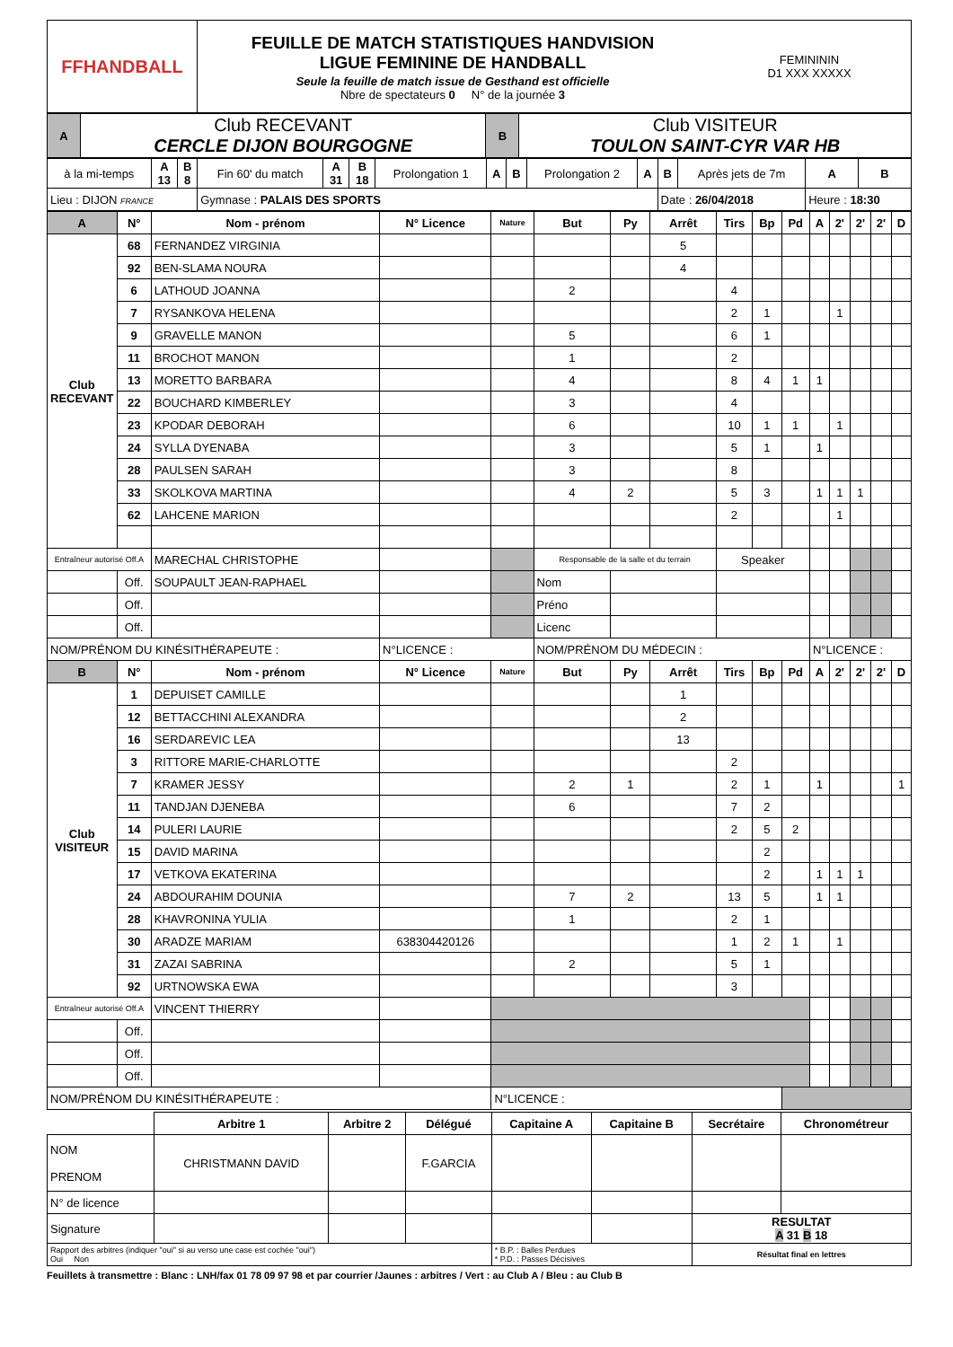| FFHANDBALL | FEUILLE DE MATCH STATISTIQUES HANDVISION LIGUE FEMININE DE HANDBALL Seule la feuille de match issue de Gesthand est officielle Nbre de spectateurs 0 N° de la journée 3 | FEMINININ D1 XXX XXXXX |
| A | Club RECEVANT CERCLE DIJON BOURGOGNE | B | Club VISITEUR TOULON SAINT-CYR VAR HB |
| à la mi-temps | A 13 | B 8 | Fin 60' du match | A 31 | B 18 | Prolongation 1 | A | B | Prolongation 2 | A | B | Après jets de 7m | A | B |
| Lieu : DIJON FRANCE | | | Gymnase : PALAIS DES SPORTS | | | | | | | | Date : 26/04/2018 | | Heure : 18:30 | |
| A | N° | Nom - prénom | N° Licence | Nature | But | Py | Arrêt | Tirs | Bp | Pd | A | 2' | 2' | 2' | D |
| --- | --- | --- | --- | --- | --- | --- | --- | --- | --- | --- | --- | --- | --- | --- | --- |
| Club RECEVANT | 68 | FERNANDEZ VIRGINIA | | | | | 5 | | | | | | | | |
| | 92 | BEN-SLAMA NOURA | | | | | 4 | | | | | | | | |
| | 6 | LATHOUD JOANNA | | | 2 | | | 4 | | | | | | | |
| | 7 | RYSANKOVA HELENA | | | | | | 2 | 1 | | | 1 | | | |
| | 9 | GRAVELLE MANON | | | 5 | | | 6 | 1 | | | | | | |
| | 11 | BROCHOT MANON | | | 1 | | | 2 | | | | | | | |
| | 13 | MORETTO BARBARA | | | 4 | | | 8 | 4 | 1 | 1 | | | | |
| | 22 | BOUCHARD KIMBERLEY | | | 3 | | | 4 | | | | | | | |
| | 23 | KPODAR DEBORAH | | | 6 | | | 10 | 1 | 1 | | 1 | | | |
| | 24 | SYLLA DYENABA | | | 3 | | | 5 | 1 | | 1 | | | | |
| | 28 | PAULSEN SARAH | | | 3 | | | 8 | | | | | | | |
| | 33 | SKOLKOVA MARTINA | | | 4 | 2 | | 5 | 3 | | 1 | 1 | 1 | | |
| | 62 | LAHCENE MARION | | | | | | 2 | | | | 1 | | | |
| Entraîneur autorisé Off.A | | MARECHAL CHRISTOPHE | | | Responsable de la salle et du terrain | | | Speaker | | | | | | | |
| | Off. | SOUPAULT JEAN-RAPHAEL | | | Nom | | | | | | | | | | |
| | Off. | | | | Préno | | | | | | | | | | |
| | Off. | | | | Licenc | | | | | | | | | | |
| NOM/PRÉNOM DU KINÉSITHÉRAPEUTE : | | | N°LICENCE : | | NOM/PRÉNOM DU MÉDECIN : | | | | | | N°LICENCE : | | | | |
| B | N° | Nom - prénom | N° Licence | Nature | But | Py | Arrêt | Tirs | Bp | Pd | A | 2' | 2' | 2' | D |
| Club VISITEUR | 1 | DEPUISET CAMILLE | | | | | 1 | | | | | | | | |
| | 12 | BETTACCHINI ALEXANDRA | | | | | 2 | | | | | | | | |
| | 16 | SERDAREVIC LEA | | | | | 13 | | | | | | | | |
| | 3 | RITTORE MARIE-CHARLOTTE | | | | | | 2 | | | | | | | |
| | 7 | KRAMER JESSY | | | 2 | 1 | | 2 | 1 | | 1 | | | | 1 |
| | 11 | TANDJAN DJENEBA | | | 6 | | | 7 | 2 | | | | | | |
| | 14 | PULERI LAURIE | | | | | | 2 | 5 | 2 | | | | | |
| | 15 | DAVID MARINA | | | | | | | 2 | | | | | | |
| | 17 | VETKOVA EKATERINA | | | | | | | 2 | | 1 | 1 | 1 | | |
| | 24 | ABDOURAHIM DOUNIA | | | 7 | 2 | | 13 | 5 | | 1 | 1 | | | |
| | 28 | KHAVRONINA YULIA | | | 1 | | | 2 | 1 | | | | | | |
| | 30 | ARADZE MARIAM | 638304420126 | | | | | 1 | 2 | 1 | | 1 | | | |
| | 31 | ZAZAI SABRINA | | | 2 | | | 5 | 1 | | | | | | |
| | 92 | URTNOWSKA EWA | | | | | | 3 | | | | | | | |
| Entraîneur autorisé Off.A | | VINCENT THIERRY | | | | | | | | | | | | | |
| | Off. | | | | | | | | | | | | | | |
| | Off. | | | | | | | | | | | | | | |
| | Off. | | | | | | | | | | | | | | |
| NOM/PRÉNOM DU KINÉSITHÉRAPEUTE : | | | | N°LICENCE : | | | | | | | | | | | |
| | Arbitre 1 | Arbitre 2 | Délégué | Capitaine A | Capitaine B | Secrétaire | Chronométreur |
| --- | --- | --- | --- | --- | --- | --- | --- |
| NOM PRENOM | CHRISTMANN DAVID | | F.GARCIA | | | | |
| N° de licence | | | | | | | |
| Signature | | | | | | RESULTAT A 31 B 18 | |
| Rapport des arbitres (indiquer "oui" si au verso une case est cochée "oui") Oui Non | | | | * B.P. : Balles Perdues * P.D. : Passes Décisives | | Résultat final en lettres | |
Feuillets à transmettre : Blanc : LNH/fax 01 78 09 97 98 et par courrier /Jaunes : arbitres / Vert : au Club A / Bleu : au Club B